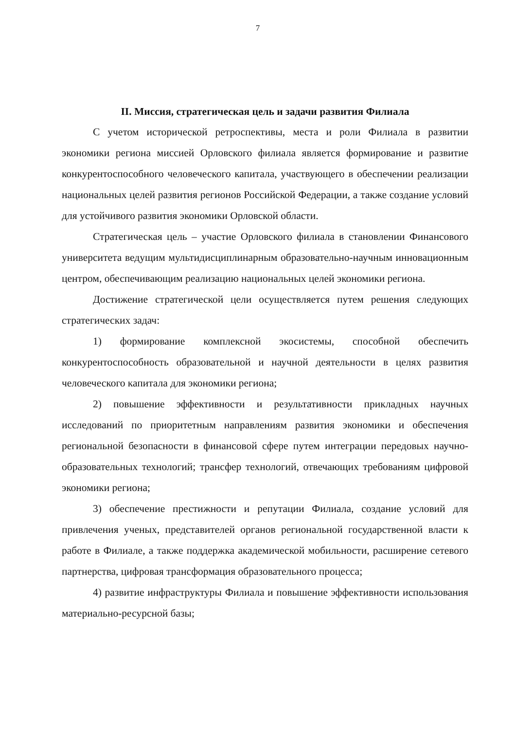7
II. Миссия, стратегическая цель и задачи развития Филиала
С учетом исторической ретроспективы, места и роли Филиала в развитии экономики региона миссией Орловского филиала является формирование и развитие конкурентоспособного человеческого капитала, участвующего в обеспечении реализации национальных целей развития регионов Российской Федерации, а также создание условий для устойчивого развития экономики Орловской области.
Стратегическая цель – участие Орловского филиала в становлении Финансового университета ведущим мультидисциплинарным образовательно-научным инновационным центром, обеспечивающим реализацию национальных целей экономики региона.
Достижение стратегической цели осуществляется путем решения следующих стратегических задач:
1) формирование комплексной экосистемы, способной обеспечить конкурентоспособность образовательной и научной деятельности в целях развития человеческого капитала для экономики региона;
2) повышение эффективности и результативности прикладных научных исследований по приоритетным направлениям развития экономики и обеспечения региональной безопасности в финансовой сфере путем интеграции передовых научно-образовательных технологий; трансфер технологий, отвечающих требованиям цифровой экономики региона;
3) обеспечение престижности и репутации Филиала, создание условий для привлечения ученых, представителей органов региональной государственной власти к работе в Филиале, а также поддержка академической мобильности, расширение сетевого партнерства, цифровая трансформация образовательного процесса;
4) развитие инфраструктуры Филиала и повышение эффективности использования материально-ресурсной базы;